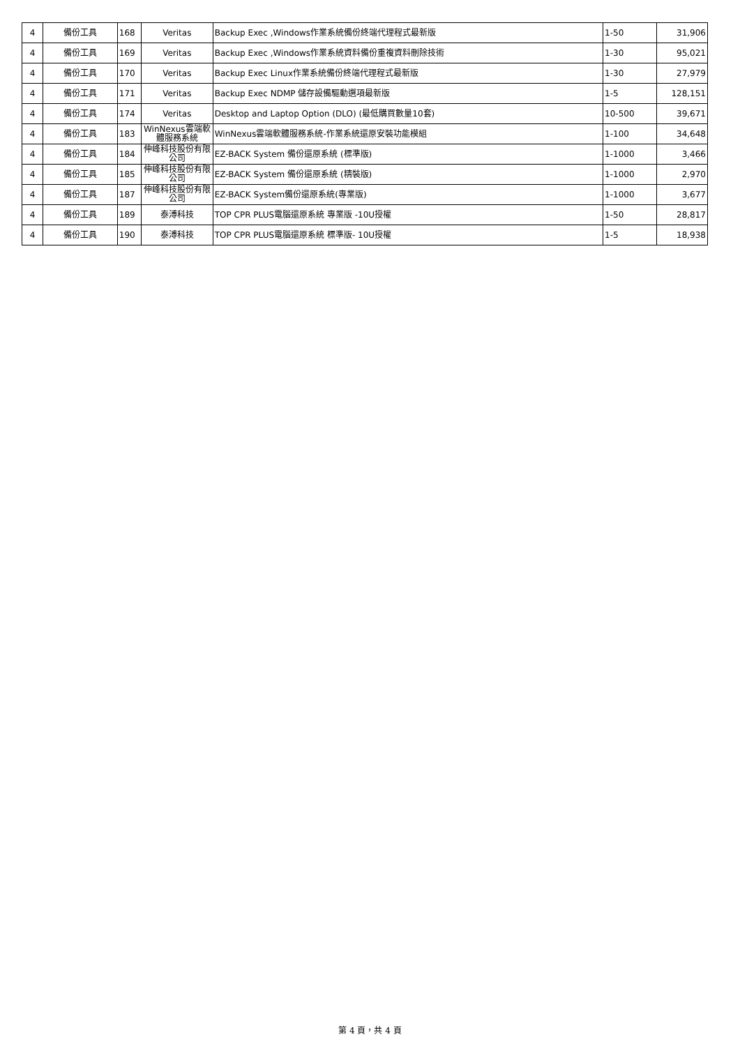| 4 | 備份工具 | 168 | Veritas | Backup Exec ,Windows作業系統備份終端代理程式最新版 | 1-50 | 31,906 |
| 4 | 備份工具 | 169 | Veritas | Backup Exec ,Windows作業系統資料備份重複資料刪除技術 | 1-30 | 95,021 |
| 4 | 備份工具 | 170 | Veritas | Backup Exec Linux作業系統備份終端代理程式最新版 | 1-30 | 27,979 |
| 4 | 備份工具 | 171 | Veritas | Backup Exec NDMP 儲存設備驅動選項最新版 | 1-5 | 128,151 |
| 4 | 備份工具 | 174 | Veritas | Desktop and Laptop Option (DLO) (最低購買數量10套) | 10-500 | 39,671 |
| 4 | 備份工具 | 183 | WinNexus雲端軟體服務系統 | WinNexus雲端軟體服務系統-作業系統還原安裝功能模組 | 1-100 | 34,648 |
| 4 | 備份工具 | 184 | 伸峰科技股份有限公司 | EZ-BACK System 備份還原系統 (標準版) | 1-1000 | 3,466 |
| 4 | 備份工具 | 185 | 伸峰科技股份有限公司 | EZ-BACK System 備份還原系統 (精裝版) | 1-1000 | 2,970 |
| 4 | 備份工具 | 187 | 伸峰科技股份有限公司 | EZ-BACK System備份還原系統(專業版) | 1-1000 | 3,677 |
| 4 | 備份工具 | 189 | 泰溥科技 | TOP CPR PLUS電腦還原系統 專業版 -10U授權 | 1-50 | 28,817 |
| 4 | 備份工具 | 190 | 泰溥科技 | TOP CPR PLUS電腦還原系統 標準版- 10U授權 | 1-5 | 18,938 |
第 4 頁，共 4 頁